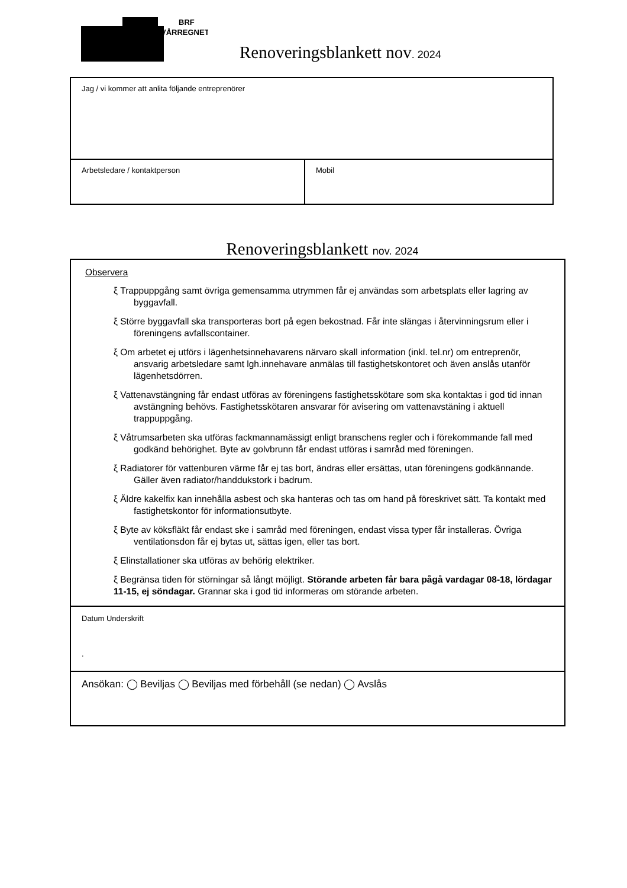BRF
VÅRREGNET
Renoveringsblankett nov. 2024
Jag / vi kommer att anlita följande entreprenörer
Arbetsledare / kontaktperson Mobil
Renoveringsblankett nov. 2024
Observera
ξ Trappuppgång samt övriga gemensamma utrymmen får ej användas som arbetsplats eller lagring av byggavfall.
ξ Större byggavfall ska transporteras bort på egen bekostnad. Får inte slängas i återvinningsrum eller i föreningens avfallscontainer.
ξ Om arbetet ej utförs i lägenhetsinnehavarens närvaro skall information (inkl. tel.nr) om entreprenör, ansvarig arbetsledare samt lgh.innehavare anmälas till fastighetskontoret och även anslås utanför lägenhetsdörren.
ξ Vattenavstängning får endast utföras av föreningens fastighetsskötare som ska kontaktas i god tid innan avstängning behövs. Fastighetsskötaren ansvarar för avisering om vattenavstäning i aktuell trappuppgång.
ξ Våtrumsarbeten ska utföras fackmannamässigt enligt branschens regler och i förekommande fall med godkänd behörighet. Byte av golvbrunn får endast utföras i samråd med föreningen.
ξ Radiatorer för vattenburen värme får ej tas bort, ändras eller ersättas, utan föreningens godkännande. Gäller även radiator/handdukstork i badrum.
ξ Äldre kakelfix kan innehålla asbest och ska hanteras och tas om hand på föreskrivet sätt. Ta kontakt med fastighetskontor för informationsutbyte.
ξ Byte av köksfläkt får endast ske i samråd med föreningen, endast vissa typer får installeras. Övriga ventilationsdon får ej bytas ut, sättas igen, eller tas bort.
ξ Elinstallationer ska utföras av behörig elektriker.
ξ Begränsa tiden för störningar så långt möjligt. Störande arbeten får bara pågå vardagar 08-18, lördagar 11-15, ej söndagar. Grannar ska i god tid informeras om störande arbeten.
Datum Underskrift
.
Ansökan: ◯ Beviljas ◯ Beviljas med förbehåll (se nedan) ◯ Avslås